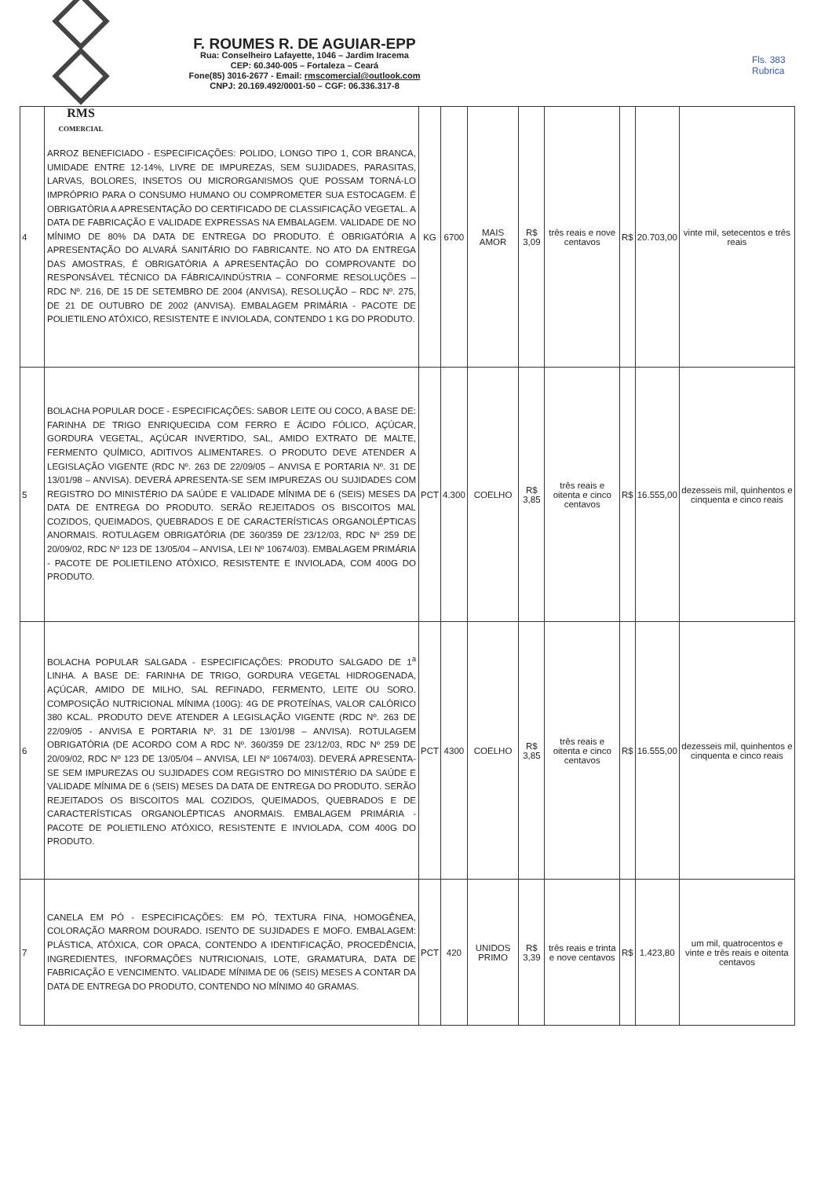RMS
COMERCIAL
F. ROUMES R. DE AGUIAR-EPP
Rua: Conselheiro Lafayette, 1046 – Jardim Iracema
CEP: 60.340-005 – Fortaleza – Ceará
Fone(85) 3016-2677 - Email: rmscomercial@outlook.com
CNPJ: 20.169.492/0001-50 – CGF: 06.336.317-8
Fls. 383
Rubrica
| 4 | ARROZ BENEFICIADO - ESPECIFICAÇÕES: POLIDO, LONGO TIPO 1, COR BRANCA, UMIDADE ENTRE 12-14%, LIVRE DE IMPUREZAS, SEM SUJIDADES, PARASITAS, LARVAS, BOLORES, INSETOS OU MICRORGANISMOS QUE POSSAM TORNÁ-LO IMPRÓPRIO PARA O CONSUMO HUMANO OU COMPROMETER SUA ESTOCAGEM. É OBRIGATÓRIA A APRESENTAÇÃO DO CERTIFICADO DE CLASSIFICAÇÃO VEGETAL. A DATA DE FABRICAÇÃO E VALIDADE EXPRESSAS NA EMBALAGEM. VALIDADE DE NO MÍNIMO DE 80% DA DATA DE ENTREGA DO PRODUTO. É OBRIGATÓRIA A APRESENTAÇÃO DO ALVARÁ SANITÁRIO DO FABRICANTE. NO ATO DA ENTREGA DAS AMOSTRAS, É OBRIGATÓRIA A APRESENTAÇÃO DO COMPROVANTE DO RESPONSÁVEL TÉCNICO DA FÁBRICA/INDÚSTRIA – CONFORME RESOLUÇÕES – RDC Nº. 216, DE 15 DE SETEMBRO DE 2004 (ANVISA), RESOLUÇÃO – RDC Nº. 275, DE 21 DE OUTUBRO DE 2002 (ANVISA). EMBALAGEM PRIMÁRIA - PACOTE DE POLIETILENO ATÓXICO, RESISTENTE E INVIOLADA, CONTENDO 1 KG DO PRODUTO. | KG | 6700 | MAIS AMOR | R$ 3,09 | três reais e nove centavos | R$ | 20.703,00 | vinte mil, setecentos e três reais |
| 5 | BOLACHA POPULAR DOCE - ESPECIFICAÇÕES: SABOR LEITE OU COCO, A BASE DE: FARINHA DE TRIGO ENRIQUECIDA COM FERRO E ÁCIDO FÓLICO, AÇÚCAR, GORDURA VEGETAL, AÇÚCAR INVERTIDO, SAL, AMIDO EXTRATO DE MALTE, FERMENTO QUÍMICO, ADITIVOS ALIMENTARES. O PRODUTO DEVE ATENDER A LEGISLAÇÃO VIGENTE (RDC Nº. 263 DE 22/09/05 – ANVISA E PORTARIA Nº. 31 DE 13/01/98 – ANVISA). DEVERÁ APRESENTA-SE SEM IMPUREZAS OU SUJIDADES COM REGISTRO DO MINISTÉRIO DA SAÚDE E VALIDADE MÍNIMA DE 6 (SEIS) MESES DA DATA DE ENTREGA DO PRODUTO. SERÃO REJEITADOS OS BISCOITOS MAL COZIDOS, QUEIMADOS, QUEBRADOS E DE CARACTERÍSTICAS ORGANOLÉPTICAS ANORMAIS. ROTULAGEM OBRIGATÓRIA (DE 360/359 DE 23/12/03, RDC Nº 259 DE 20/09/02, RDC Nº 123 DE 13/05/04 – ANVISA, LEI Nº 10674/03). EMBALAGEM PRIMÁRIA - PACOTE DE POLIETILENO ATÓXICO, RESISTENTE E INVIOLADA, COM 400G DO PRODUTO. | PCT | 4.300 | COELHO | R$ 3,85 | três reais e oitenta e cinco centavos | R$ | 16.555,00 | dezesseis mil, quinhentos e cinquenta e cinco reais |
| 6 | BOLACHA POPULAR SALGADA - ESPECIFICAÇÕES: PRODUTO SALGADO DE 1<sup>a</sup> LINHA. A BASE DE: FARINHA DE TRIGO, GORDURA VEGETAL HIDROGENADA, AÇÚCAR, AMIDO DE MILHO, SAL REFINADO, FERMENTO, LEITE OU SORO. COMPOSIÇÃO NUTRICIONAL MÍNIMA (100G): 4G DE PROTEÍNAS, VALOR CALÓRICO 380 KCAL. PRODUTO DEVE ATENDER A LEGISLAÇÃO VIGENTE (RDC Nº. 263 DE 22/09/05 - ANVISA E PORTARIA Nº. 31 DE 13/01/98 – ANVISA). ROTULAGEM OBRIGATÓRIA (DE ACORDO COM A RDC Nº. 360/359 DE 23/12/03, RDC Nº 259 DE 20/09/02, RDC Nº 123 DE 13/05/04 – ANVISA, LEI Nº 10674/03). DEVERÁ APRESENTA-SE SEM IMPUREZAS OU SUJIDADES COM REGISTRO DO MINISTÉRIO DA SAÚDE E VALIDADE MÍNIMA DE 6 (SEIS) MESES DA DATA DE ENTREGA DO PRODUTO. SERÃO REJEITADOS OS BISCOITOS MAL COZIDOS, QUEIMADOS, QUEBRADOS E DE CARACTERÍSTICAS ORGANOLÉPTICAS ANORMAIS. EMBALAGEM PRIMÁRIA - PACOTE DE POLIETILENO ATÓXICO, RESISTENTE E INVIOLADA, COM 400G DO PRODUTO. | PCT | 4300 | COELHO | R$ 3,85 | três reais e oitenta e cinco centavos | R$ | 16.555,00 | dezesseis mil, quinhentos e cinquenta e cinco reais |
| 7 | CANELA EM PÓ - ESPECIFICAÇÕES: EM PÓ, TEXTURA FINA, HOMOGÊNEA, COLORAÇÃO MARROM DOURADO. ISENTO DE SUJIDADES E MOFO. EMBALAGEM: PLÁSTICA, ATÓXICA, COR OPACA, CONTENDO A IDENTIFICAÇÃO, PROCEDÊNCIA, INGREDIENTES, INFORMAÇÕES NUTRICIONAIS, LOTE, GRAMATURA, DATA DE FABRICAÇÃO E VENCIMENTO. VALIDADE MÍNIMA DE 06 (SEIS) MESES A CONTAR DA DATA DE ENTREGA DO PRODUTO, CONTENDO NO MÍNIMO 40 GRAMAS. | PCT | 420 | UNIDOS PRIMO | R$ 3,39 | três reais e trinta e nove centavos | R$ | 1.423,80 | um mil, quatrocentos e vinte e três reais e oitenta centavos |